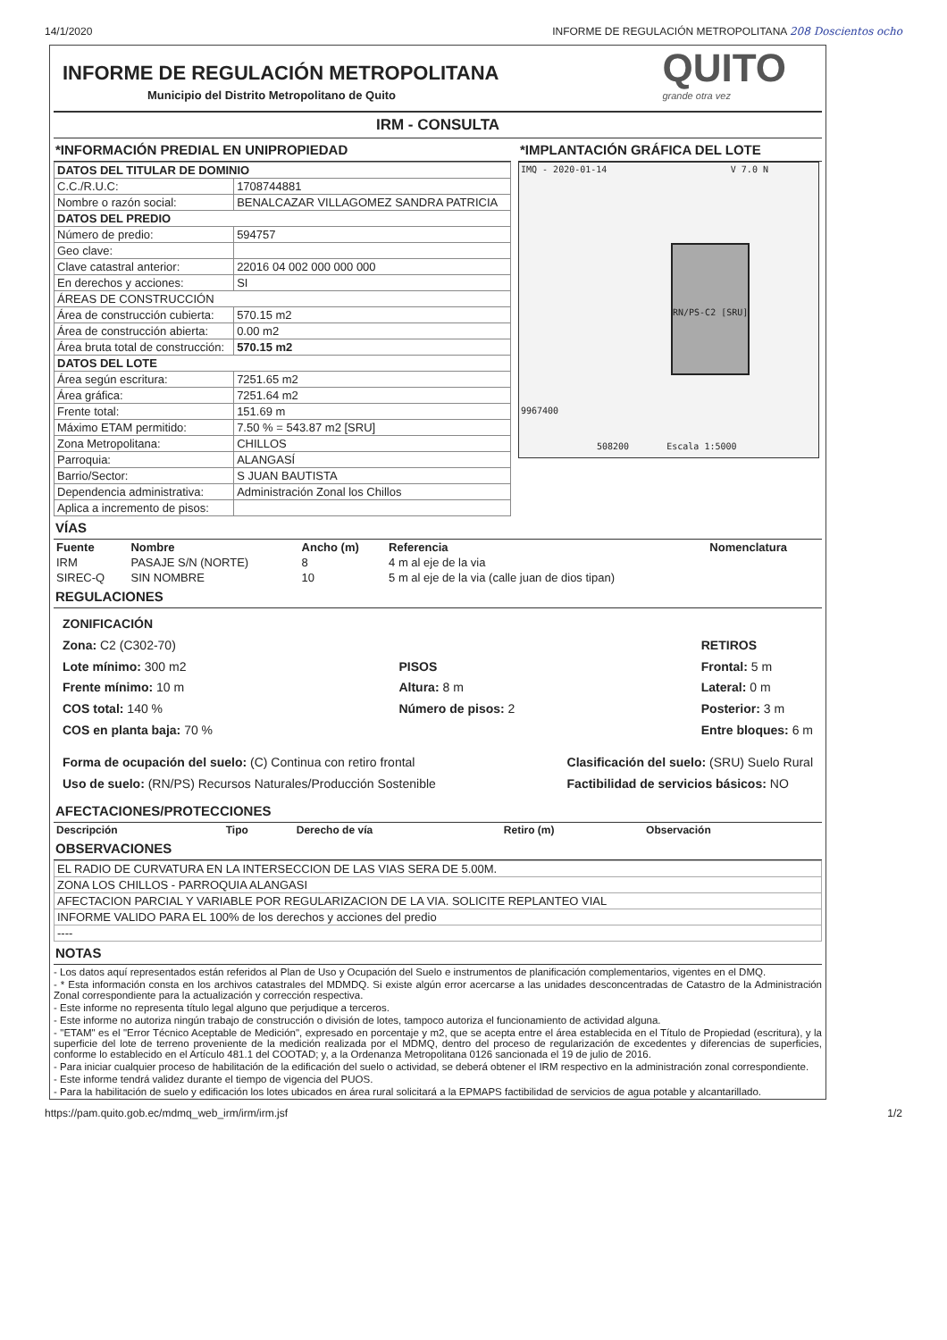14/1/2020 INFORME DE REGULACIÓN METROPOLITANA 208 Doscientos ocho
INFORME DE REGULACIÓN METROPOLITANA
Municipio del Distrito Metropolitano de Quito
QUITO
grande otra vez
IRM - CONSULTA
*INFORMACIÓN PREDIAL EN UNIPROPIEDAD
| DATOS DEL TITULAR DE DOMINIO | |
| C.C./R.U.C: | 1708744881 |
| Nombre o razón social: | BENALCAZAR VILLAGOMEZ SANDRA PATRICIA |
| DATOS DEL PREDIO | |
| Número de predio: | 594757 |
| Geo clave: | |
| Clave catastral anterior: | 22016 04 002 000 000 000 |
| En derechos y acciones: | SI |
| ÁREAS DE CONSTRUCCIÓN | |
| Área de construcción cubierta: | 570.15 m2 |
| Área de construcción abierta: | 0.00 m2 |
| Área bruta total de construcción: | 570.15 m2 |
| DATOS DEL LOTE | |
| Área según escritura: | 7251.65 m2 |
| Área gráfica: | 7251.64 m2 |
| Frente total: | 151.69 m |
| Máximo ETAM permitido: | 7.50 % = 543.87 m2 [SRU] |
| Zona Metropolitana: | CHILLOS |
| Parroquia: | ALANGASÍ |
| Barrio/Sector: | S JUAN BAUTISTA |
| Dependencia administrativa: | Administración Zonal los Chillos |
| Aplica a incremento de pisos: | |
*IMPLANTACIÓN GRÁFICA DEL LOTE
IMQ - 2020-01-14 V 7.0 N
RN/PS-C2 [SRU]
9967400
508200 Escala 1:5000
VÍAS
| Fuente | Nombre | Ancho (m) | Referencia | Nomenclatura |
| --- | --- | --- | --- | --- |
| IRM | PASAJE S/N (NORTE) | 8 | 4 m al eje de la via | |
| SIREC-Q | SIN NOMBRE | 10 | 5 m al eje de la via (calle juan de dios tipan) | |
REGULACIONES
ZONIFICACIÓN
Zona: C2 (C302-70)
Lote mínimo: 300 m2
Frente mínimo: 10 m
COS total: 140 %
COS en planta baja: 70 %
PISOS
Altura: 8 m
Número de pisos: 2
RETIROS
Frontal: 5 m
Lateral: 0 m
Posterior: 3 m
Entre bloques: 6 m
Forma de ocupación del suelo: (C) Continua con retiro frontal
Uso de suelo: (RN/PS) Recursos Naturales/Producción Sostenible
Clasificación del suelo: (SRU) Suelo Rural
Factibilidad de servicios básicos: NO
AFECTACIONES/PROTECCIONES
| Descripción | Tipo | Derecho de vía | Retiro (m) | Observación |
| --- | --- | --- | --- | --- |
OBSERVACIONES
| EL RADIO DE CURVATURA EN LA INTERSECCION DE LAS VIAS SERA DE 5.00M. |
| ZONA LOS CHILLOS - PARROQUIA ALANGASI |
| AFECTACION PARCIAL Y VARIABLE POR REGULARIZACION DE LA VIA. SOLICITE REPLANTEO VIAL |
| INFORME VALIDO PARA EL 100% de los derechos y acciones del predio |
| ---- |
NOTAS
- Los datos aquí representados están referidos al Plan de Uso y Ocupación del Suelo e instrumentos de planificación complementarios, vigentes en el DMQ.
- * Esta información consta en los archivos catastrales del MDMDQ. Si existe algún error acercarse a las unidades desconcentradas de Catastro de la Administración Zonal correspondiente para la actualización y corrección respectiva.
- Este informe no representa título legal alguno que perjudique a terceros.
- Este informe no autoriza ningún trabajo de construcción o división de lotes, tampoco autoriza el funcionamiento de actividad alguna.
- "ETAM" es el "Error Técnico Aceptable de Medición", expresado en porcentaje y m2, que se acepta entre el área establecida en el Título de Propiedad (escritura), y la superficie del lote de terreno proveniente de la medición realizada por el MDMQ, dentro del proceso de regularización de excedentes y diferencias de superficies, conforme lo establecido en el Artículo 481.1 del COOTAD; y, a la Ordenanza Metropolitana 0126 sancionada el 19 de julio de 2016.
- Para iniciar cualquier proceso de habilitación de la edificación del suelo o actividad, se deberá obtener el IRM respectivo en la administración zonal correspondiente.
- Este informe tendrá validez durante el tiempo de vigencia del PUOS.
- Para la habilitación de suelo y edificación los lotes ubicados en área rural solicitará a la EPMAPS factibilidad de servicios de agua potable y alcantarillado.
https://pam.quito.gob.ec/mdmq_web_irm/irm/irm.jsf 1/2